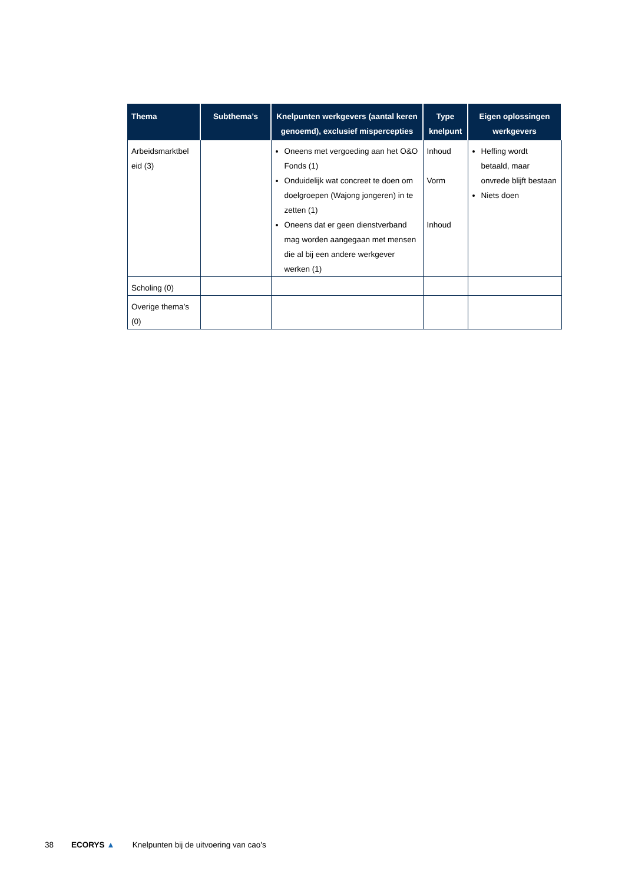| Thema | Subthema’s | Knelpunten werkgevers (aantal keren genoemd), exclusief mispercepties | Type knelpunt | Eigen oplossingen werkgevers |
| --- | --- | --- | --- | --- |
| Arbeidsmarktbel eid (3) | | Oneens met vergoeding aan het O&O Fonds (1) Onduidelijk wat concreet te doen om doelgroepen (Wajong jongeren) in te zetten (1) Oneens dat er geen dienstverband mag worden aangegaan met mensen die al bij een andere werkgever werken (1) | Inhoud Vorm Inhoud | Heffing wordt betaald, maar onvrede blijft bestaan Niets doen |
| Scholing (0) | | | | |
| Overige thema’s (0) | | | | |
38 ECORYS ▲ Knelpunten bij de uitvoering van cao's